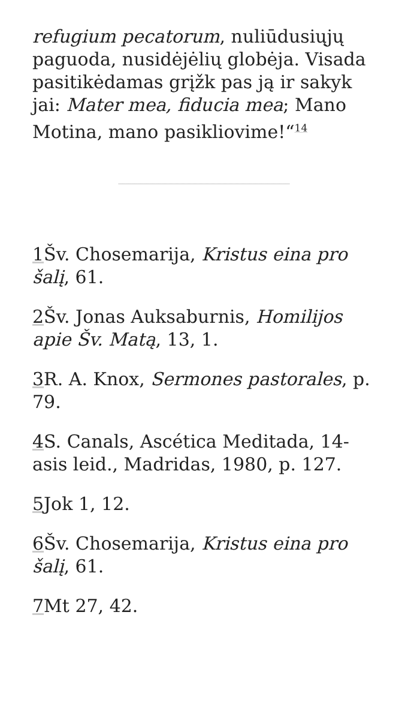refugium pecatorum, nuliūdusiųjų paguoda, nusidėjėlių globėja. Visada pasitikėdamas grįžk pas ją ir sakyk jai: Mater mea, fiducia mea; Mano Motina, mano pasikliovime!“<sup>14</sup>
1 Šv. Chosemarija, Kristus eina pro šalį, 61.
2 Šv. Jonas Auksaburnis, Homilijos apie Šv. Matą, 13, 1.
3 R. A. Knox, Sermones pastorales, p. 79.
4 S. Canals, Ascética Meditada, 14-asis leid., Madridas, 1980, p. 127.
5 Jok 1, 12.
6 Šv. Chosemarija, Kristus eina pro šalį, 61.
7 Mt 27, 42.